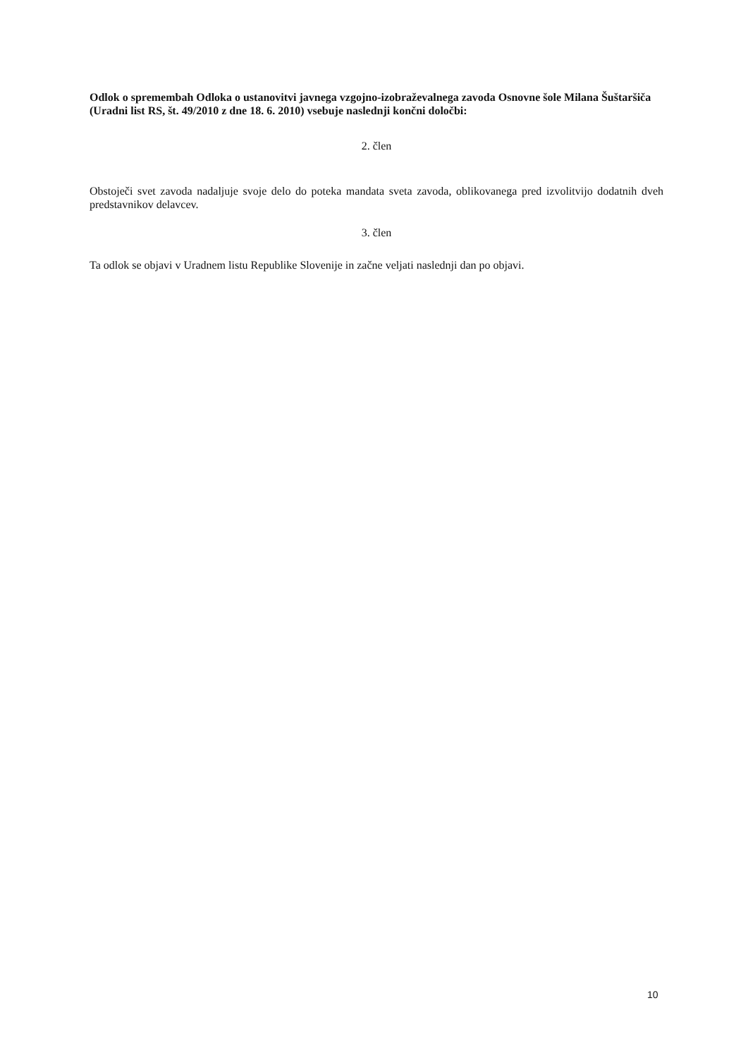Odlok o spremembah Odloka o ustanovitvi javnega vzgojno-izobraževalnega zavoda Osnovne šole Milana Šuštaršiča (Uradni list RS, št. 49/2010 z dne 18. 6. 2010) vsebuje naslednji končni določbi:
2. člen
Obstoječi svet zavoda nadaljuje svoje delo do poteka mandata sveta zavoda, oblikovanega pred izvolitvijo dodatnih dveh predstavnikov delavcev.
3. člen
Ta odlok se objavi v Uradnem listu Republike Slovenije in začne veljati naslednji dan po objavi.
10